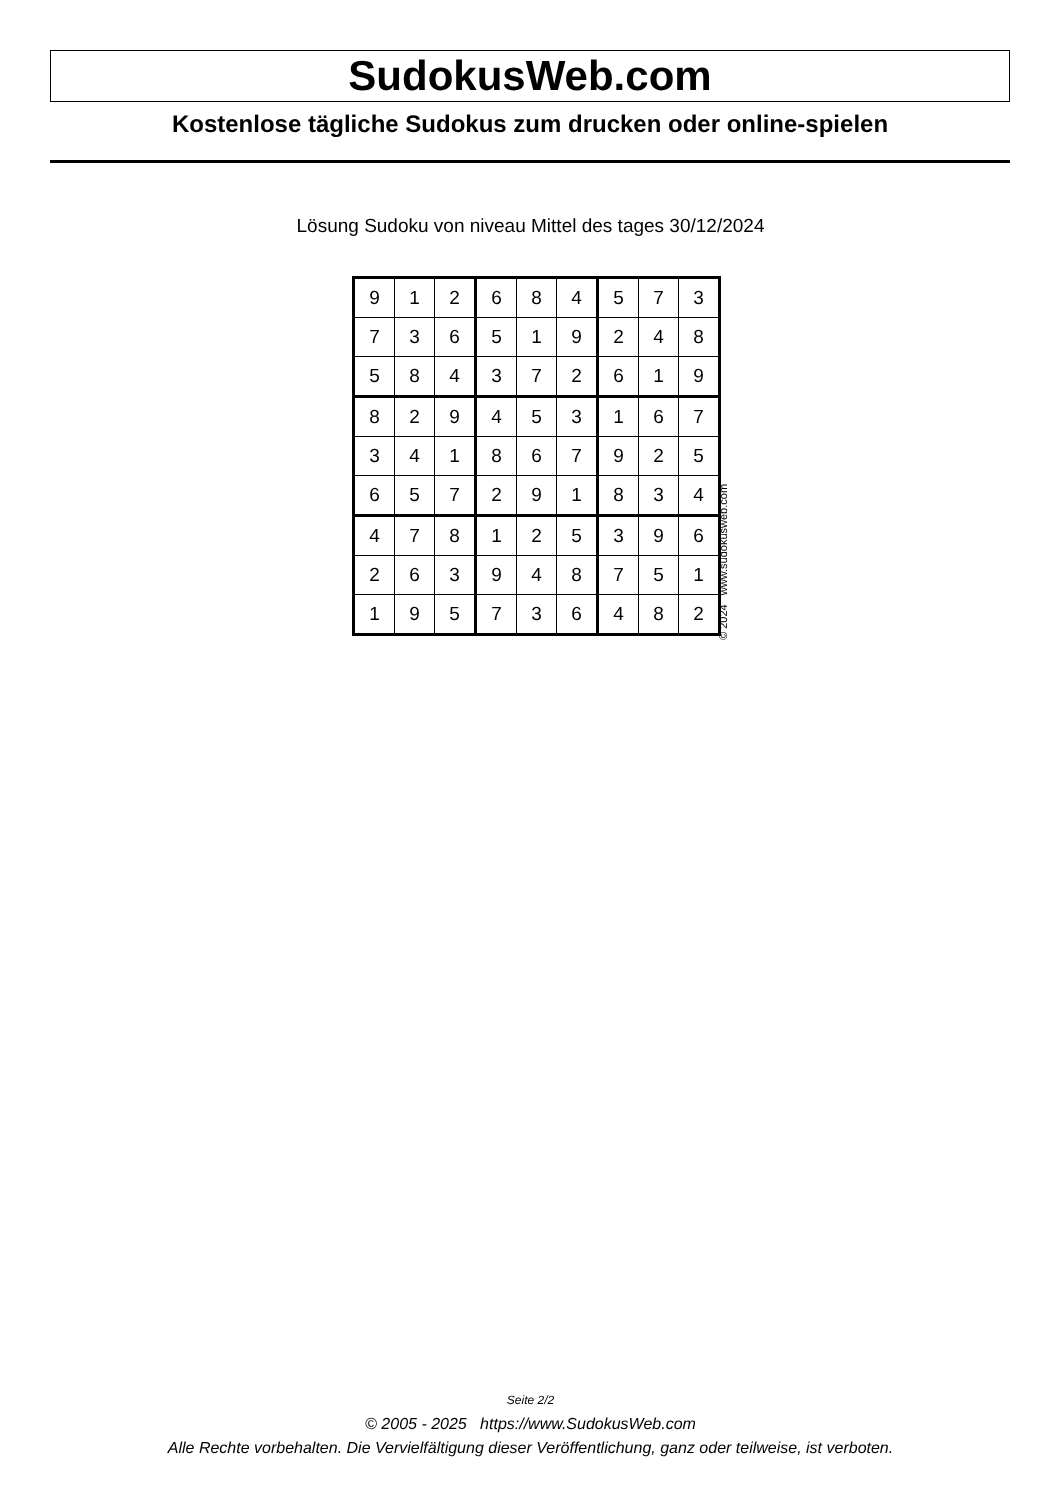SudokusWeb.com
Kostenlose tägliche Sudokus zum drucken oder online-spielen
Lösung Sudoku von niveau Mittel des tages 30/12/2024
| 9 | 1 | 2 | 6 | 8 | 4 | 5 | 7 | 3 |
| 7 | 3 | 6 | 5 | 1 | 9 | 2 | 4 | 8 |
| 5 | 8 | 4 | 3 | 7 | 2 | 6 | 1 | 9 |
| 8 | 2 | 9 | 4 | 5 | 3 | 1 | 6 | 7 |
| 3 | 4 | 1 | 8 | 6 | 7 | 9 | 2 | 5 |
| 6 | 5 | 7 | 2 | 9 | 1 | 8 | 3 | 4 |
| 4 | 7 | 8 | 1 | 2 | 5 | 3 | 9 | 6 |
| 2 | 6 | 3 | 9 | 4 | 8 | 7 | 5 | 1 |
| 1 | 9 | 5 | 7 | 3 | 6 | 4 | 8 | 2 |
© 2024 www.sudokusweb.com
Seite 2/2
© 2005 - 2025 https://www.SudokusWeb.com
Alle Rechte vorbehalten. Die Vervielfältigung dieser Veröffentlichung, ganz oder teilweise, ist verboten.